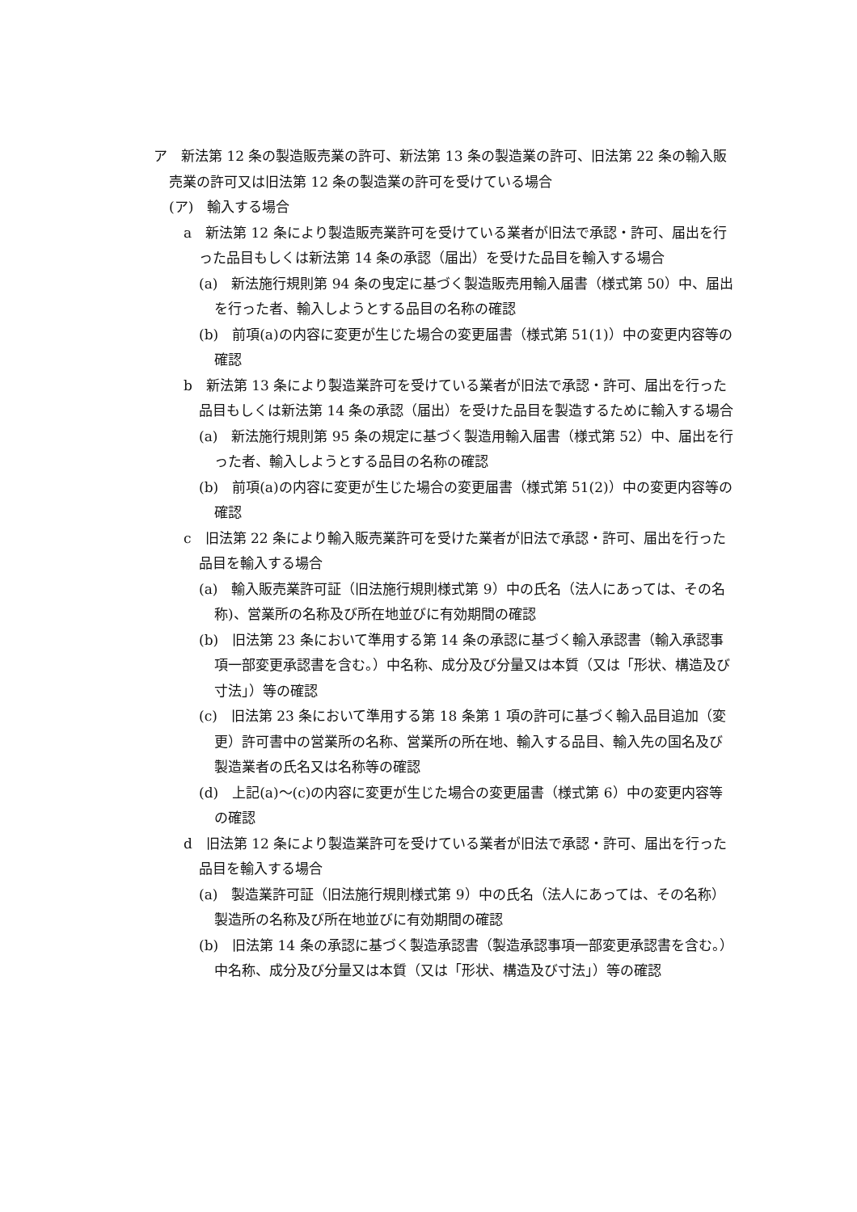ア　新法第 12 条の製造販売業の許可、新法第 13 条の製造業の許可、旧法第 22 条の輸入販売業の許可又は旧法第 12 条の製造業の許可を受けている場合
(ア)　輸入する場合
a　新法第 12 条により製造販売業許可を受けている業者が旧法で承認・許可、届出を行った品目もしくは新法第 14 条の承認（届出）を受けた品目を輸入する場合
(a)　新法施行規則第 94 条の曳定に基づく製造販売用輸入届書（様式第 50）中、届出を行った者、輸入しようとする品目の名称の確認
(b)　前項(a)の内容に変更が生じた場合の変更届書（様式第 51(1)）中の変更内容等の確認
b　新法第 13 条により製造業許可を受けている業者が旧法で承認・許可、届出を行った品目もしくは新法第 14 条の承認（届出）を受けた品目を製造するために輸入する場合
(a)　新法施行規則第 95 条の規定に基づく製造用輸入届書（様式第 52）中、届出を行った者、輸入しようとする品目の名称の確認
(b)　前項(a)の内容に変更が生じた場合の変更届書（様式第 51(2)）中の変更内容等の確認
c　旧法第 22 条により輸入販売業許可を受けた業者が旧法で承認・許可、届出を行った品目を輸入する場合
(a)　輸入販売業許可証（旧法施行規則様式第 9）中の氏名（法人にあっては、その名称)、営業所の名称及び所在地並びに有効期間の確認
(b)　旧法第 23 条において準用する第 14 条の承認に基づく輸入承認書（輸入承認事項一部変更承認書を含む。）中名称、成分及び分量又は本質（又は「形状、構造及び寸法」）等の確認
(c)　旧法第 23 条において準用する第 18 条第 1 項の許可に基づく輸入品目追加（変更）許可書中の営業所の名称、営業所の所在地、輸入する品目、輸入先の国名及び製造業者の氏名又は名称等の確認
(d)　上記(a)～(c)の内容に変更が生じた場合の変更届書（様式第 6）中の変更内容等の確認
d　旧法第 12 条により製造業許可を受けている業者が旧法で承認・許可、届出を行った品目を輸入する場合
(a)　製造業許可証（旧法施行規則様式第 9）中の氏名（法人にあっては、その名称）製造所の名称及び所在地並びに有効期間の確認
(b)　旧法第 14 条の承認に基づく製造承認書（製造承認事項一部変更承認書を含む。）中名称、成分及び分量又は本質（又は「形状、構造及び寸法」）等の確認